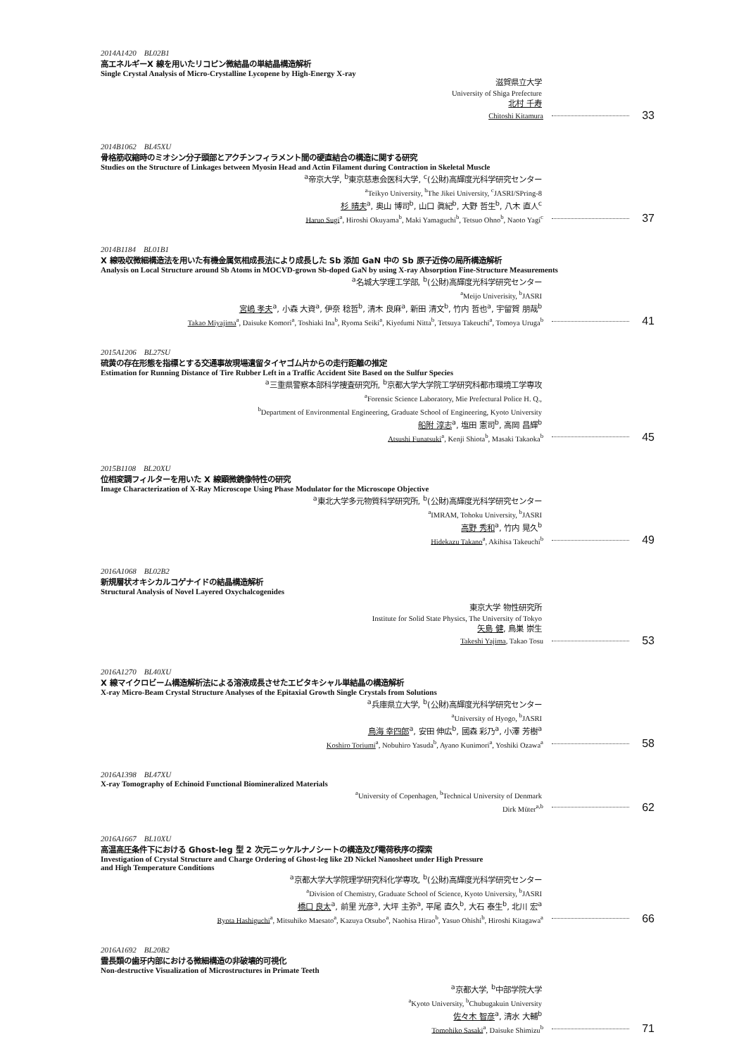2014A1420　BL02B1
高エネルギーX 線を用いたリコピン微結晶の単結晶構造解析
Single Crystal Analysis of Micro-Crystalline Lycopene by High-Energy X-ray
滋賀県立大学
University of Shiga Prefecture
北村 千寿
Chitoshi Kitamura 33
2014B1062　BL45XU
骨格筋収縮時のミオシン分子頭部とアクチンフィラメント間の硬直結合の構造に関する研究
Studies on the Structure of Linkages between Myosin Head and Actin Filament during Contraction in Skeletal Muscle
<sup>a</sup> 帝京大学, <sup>b</sup>東京慈恵会医科大学, <sup>c</sup>(公財)高輝度光科学研究センター
<sup>a</sup> Teikyo University, <sup>b</sup>The Jikei University, <sup>c</sup>JASRI/SPring-8
杉 晴夫<sup>a</sup>, 奥山 博司<sup>b</sup>, 山口 眞紀<sup>b</sup>, 大野 哲生<sup>b</sup>, 八木 直人<sup>c</sup>
Haruo Sugi<sup>a</sup>, Hiroshi Okuyama<sup>b</sup>, Maki Yamaguchi<sup>b</sup>, Tetsuo Ohno<sup>b</sup>, Naoto Yagi<sup>c</sup> 37
2014B1184　BL01B1
X 線吸収微細構造法を用いた有機金属気相成長法により成長した Sb 添加 GaN 中の Sb 原子近傍の局所構造解析
Analysis on Local Structure around Sb Atoms in MOCVD-grown Sb-doped GaN by using X-ray Absorption Fine-Structure Measurements
<sup>a</sup> 名城大学理工学部, <sup>b</sup>(公財)高輝度光科学研究センター
<sup>a</sup> Meijo Univerisity, <sup>b</sup>JASRI
宮嶋 孝夫<sup>a</sup>, 小森 大資<sup>a</sup>, 伊奈 稔哲<sup>b</sup>, 清木 良麻<sup>a</sup>, 新田 清文<sup>b</sup>, 竹内 哲也<sup>a</sup>, 宇留賀 朋哉<sup>b</sup>
Takao Miyajima<sup>a</sup>, Daisuke Komori<sup>a</sup>, Toshiaki Ina<sup>b</sup>, Ryoma Seiki<sup>a</sup>, Kiyofumi Nitta<sup>b</sup>, Tetsuya Takeuchi<sup>a</sup>, Tomoya Uruga<sup>b</sup> 41
2015A1206　BL27SU
硫黄の存在形態を指標とする交通事故現場遺留タイヤゴム片からの走行距離の推定
Estimation for Running Distance of Tire Rubber Left in a Traffic Accident Site Based on the Sulfur Species
<sup>a</sup> 三重県警察本部科学捜査研究所, <sup>b</sup>京都大学大学院工学研究科都市環境工学専攻
<sup>a</sup> Forensic Science Laboratory, Mie Prefectural Police H. Q.,
<sup>b</sup> Department of Environmental Engineering, Graduate School of Engineering, Kyoto University
船附 淳志<sup>a</sup>, 塩田 憲司<sup>b</sup>, 高岡 昌輝<sup>b</sup>
Atsushi Funatsuki<sup>a</sup>, Kenji Shiota<sup>b</sup>, Masaki Takaoka<sup>b</sup> 45
2015B1108　BL20XU
位相変調フィルターを用いた X 線顕微鏡像特性の研究
Image Characterization of X-Ray Microscope Using Phase Modulator for the Microscope Objective
<sup>a</sup> 東北大学多元物質科学研究所, <sup>b</sup>(公財)高輝度光科学研究センター
<sup>a</sup> IMRAM, Tohoku University, <sup>b</sup>JASRI
高野 秀和<sup>a</sup>, 竹内 晃久<sup>b</sup>
Hidekazu Takano<sup>a</sup>, Akihisa Takeuchi<sup>b</sup> 49
2016A1068　BL02B2
新規層状オキシカルコゲナイドの結晶構造解析
Structural Analysis of Novel Layered Oxychalcogenides
東京大学 物性研究所
Institute for Solid State Physics, The University of Tokyo
矢島 健, 鳥巣 崇生
Takeshi Yajima, Takao Tosu 53
2016A1270　BL40XU
X 線マイクロビーム構造解析法による溶液成長させたエピタキシャル単結晶の構造解析
X-ray Micro-Beam Crystal Structure Analyses of the Epitaxial Growth Single Crystals from Solutions
<sup>a</sup> 兵庫県立大学, <sup>b</sup>(公財)高輝度光科学研究センター
<sup>a</sup> University of Hyogo, <sup>b</sup>JASRI
鳥海 幸四郎<sup>a</sup>, 安田 伸広<sup>b</sup>, 國森 彩乃<sup>a</sup>, 小澤 芳樹<sup>a</sup>
Koshiro Toriumi<sup>a</sup>, Nobuhiro Yasuda<sup>b</sup>, Ayano Kunimori<sup>a</sup>, Yoshiki Ozawa<sup>a</sup> 58
2016A1398　BL47XU
X-ray Tomography of Echinoid Functional Biomineralized Materials
<sup>a</sup> University of Copenhagen, <sup>b</sup>Technical University of Denmark
Dirk Müter<sup>a,b</sup> 62
2016A1667　BL10XU
高温高圧条件下における Ghost-leg 型 2 次元ニッケルナノシートの構造及び電荷秩序の探索
Investigation of Crystal Structure and Charge Ordering of Ghost-leg like 2D Nickel Nanosheet under High Pressure
and High Temperature Conditions
<sup>a</sup> 京都大学大学院理学研究科化学専攻, <sup>b</sup>(公財)高輝度光科学研究センター
<sup>a</sup> Division of Chemistry, Graduate School of Science, Kyoto University, <sup>b</sup>JASRI
橋口 良太<sup>a</sup>, 前里 光彦<sup>a</sup>, 大坪 主弥<sup>a</sup>, 平尾 直久<sup>b</sup>, 大石 泰生<sup>b</sup>, 北川 宏<sup>a</sup>
Ryota Hashiguchi<sup>a</sup>, Mitsuhiko Maesato<sup>a</sup>, Kazuya Otsubo<sup>a</sup>, Naohisa Hirao<sup>b</sup>, Yasuo Ohishi<sup>b</sup>, Hiroshi Kitagawa<sup>a</sup> 66
2016A1692　BL20B2
霊長類の歯牙内部における微細構造の非破壊的可視化
Non-destructive Visualization of Microstructures in Primate Teeth
<sup>a</sup> 京都大学, <sup>b</sup>中部学院大学
<sup>a</sup> Kyoto University, <sup>b</sup>Chubugakuin University
佐々木 智彦<sup>a</sup>, 清水 大輔<sup>b</sup>
Tomohiko Sasaki<sup>a</sup>, Daisuke Shimizu<sup>b</sup> 71